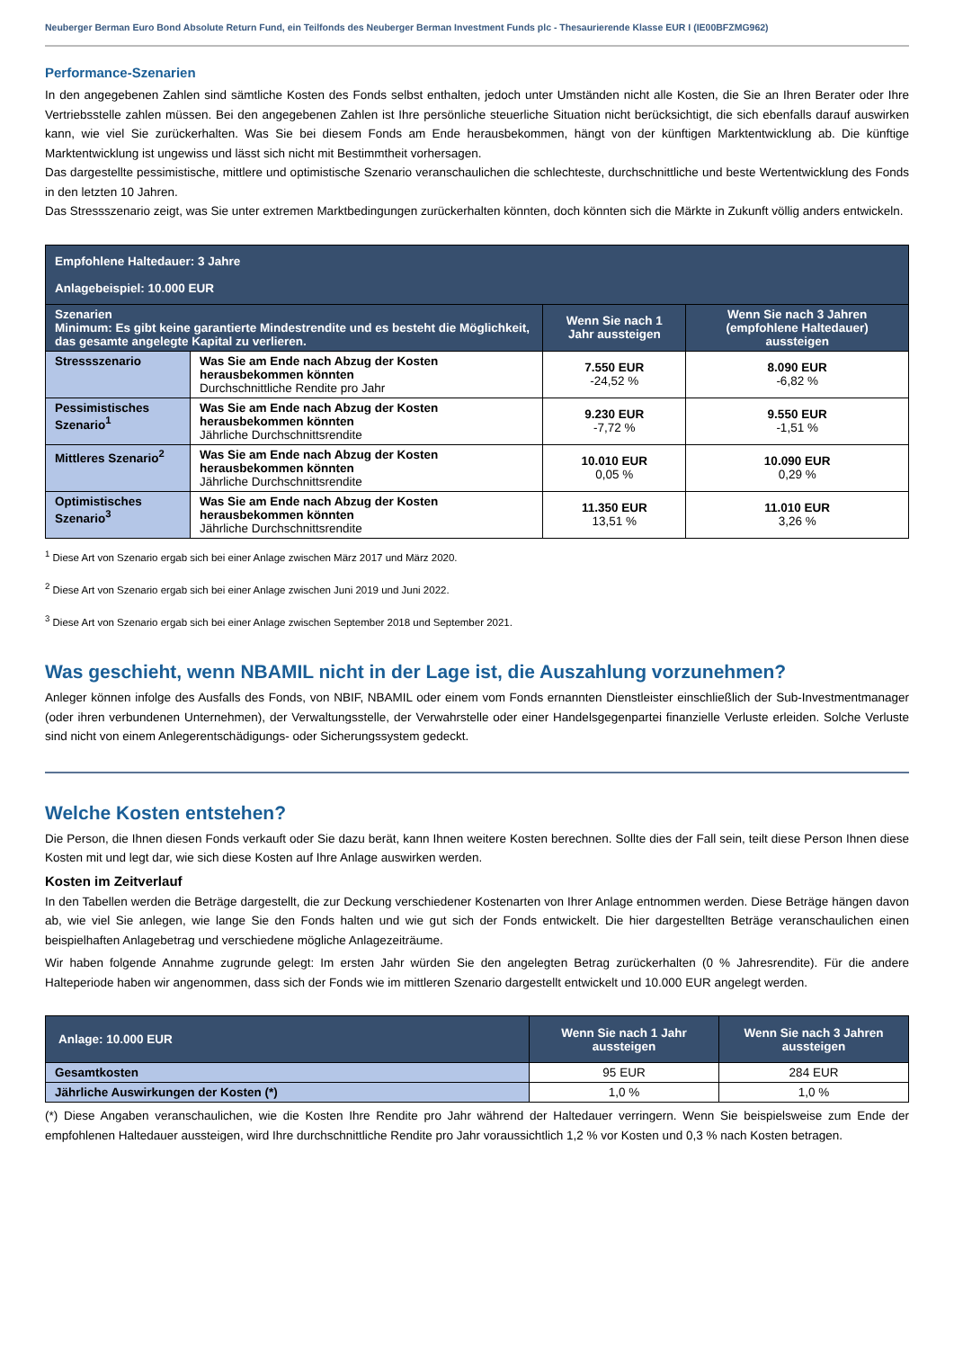Neuberger Berman Euro Bond Absolute Return Fund, ein Teilfonds des Neuberger Berman Investment Funds plc - Thesaurierende Klasse EUR I (IE00BFZMG962)
Performance-Szenarien
In den angegebenen Zahlen sind sämtliche Kosten des Fonds selbst enthalten, jedoch unter Umständen nicht alle Kosten, die Sie an Ihren Berater oder Ihre Vertriebsstelle zahlen müssen. Bei den angegebenen Zahlen ist Ihre persönliche steuerliche Situation nicht berücksichtigt, die sich ebenfalls darauf auswirken kann, wie viel Sie zurückerhalten. Was Sie bei diesem Fonds am Ende herausbekommen, hängt von der künftigen Marktentwicklung ab. Die künftige Marktentwicklung ist ungewiss und lässt sich nicht mit Bestimmtheit vorhersagen.
Das dargestellte pessimistische, mittlere und optimistische Szenario veranschaulichen die schlechteste, durchschnittliche und beste Wertentwicklung des Fonds in den letzten 10 Jahren.
Das Stressszenario zeigt, was Sie unter extremen Marktbedingungen zurückerhalten könnten, doch könnten sich die Märkte in Zukunft völlig anders entwickeln.
| Empfohlene Haltedauer: 3 Jahre Anlagebeispiel: 10.000 EUR | | | |
| Szenarien Minimum: Es gibt keine garantierte Mindestrendite und es besteht die Möglichkeit, das gesamte angelegte Kapital zu verlieren. | | Wenn Sie nach 1 Jahr aussteigen | Wenn Sie nach 3 Jahren (empfohlene Haltedauer) aussteigen |
| Stressszenario | Was Sie am Ende nach Abzug der Kosten herausbekommen könnten Durchschnittliche Rendite pro Jahr | 7.550 EUR -24,52 % | 8.090 EUR -6,82 % |
| Pessimistisches Szenario<sup>1</sup> | Was Sie am Ende nach Abzug der Kosten herausbekommen könnten Jährliche Durchschnittsrendite | 9.230 EUR -7,72 % | 9.550 EUR -1,51 % |
| Mittleres Szenario<sup>2</sup> | Was Sie am Ende nach Abzug der Kosten herausbekommen könnten Jährliche Durchschnittsrendite | 10.010 EUR 0,05 % | 10.090 EUR 0,29 % |
| Optimistisches Szenario<sup>3</sup> | Was Sie am Ende nach Abzug der Kosten herausbekommen könnten Jährliche Durchschnittsrendite | 11.350 EUR 13,51 % | 11.010 EUR 3,26 % |
<sup>1</sup> Diese Art von Szenario ergab sich bei einer Anlage zwischen März 2017 und März 2020.
<sup>2</sup> Diese Art von Szenario ergab sich bei einer Anlage zwischen Juni 2019 und Juni 2022.
<sup>3</sup> Diese Art von Szenario ergab sich bei einer Anlage zwischen September 2018 und September 2021.
Was geschieht, wenn NBAMIL nicht in der Lage ist, die Auszahlung vorzunehmen?
Anleger können infolge des Ausfalls des Fonds, von NBIF, NBAMIL oder einem vom Fonds ernannten Dienstleister einschließlich der Sub-Investmentmanager (oder ihren verbundenen Unternehmen), der Verwaltungsstelle, der Verwahrstelle oder einer Handelsgegenpartei finanzielle Verluste erleiden. Solche Verluste sind nicht von einem Anlegerentschädigungs- oder Sicherungssystem gedeckt.
Welche Kosten entstehen?
Die Person, die Ihnen diesen Fonds verkauft oder Sie dazu berät, kann Ihnen weitere Kosten berechnen. Sollte dies der Fall sein, teilt diese Person Ihnen diese Kosten mit und legt dar, wie sich diese Kosten auf Ihre Anlage auswirken werden.
Kosten im Zeitverlauf
In den Tabellen werden die Beträge dargestellt, die zur Deckung verschiedener Kostenarten von Ihrer Anlage entnommen werden. Diese Beträge hängen davon ab, wie viel Sie anlegen, wie lange Sie den Fonds halten und wie gut sich der Fonds entwickelt. Die hier dargestellten Beträge veranschaulichen einen beispielhaften Anlagebetrag und verschiedene mögliche Anlagezeiträume.
Wir haben folgende Annahme zugrunde gelegt: Im ersten Jahr würden Sie den angelegten Betrag zurückerhalten (0 % Jahresrendite). Für die andere Halteperiode haben wir angenommen, dass sich der Fonds wie im mittleren Szenario dargestellt entwickelt und 10.000 EUR angelegt werden.
| Anlage: 10.000 EUR | Wenn Sie nach 1 Jahr aussteigen | Wenn Sie nach 3 Jahren aussteigen |
| Gesamtkosten | 95 EUR | 284 EUR |
| Jährliche Auswirkungen der Kosten (*) | 1,0 % | 1,0 % |
(*) Diese Angaben veranschaulichen, wie die Kosten Ihre Rendite pro Jahr während der Haltedauer verringern. Wenn Sie beispielsweise zum Ende der empfohlenen Haltedauer aussteigen, wird Ihre durchschnittliche Rendite pro Jahr voraussichtlich 1,2 % vor Kosten und 0,3 % nach Kosten betragen.